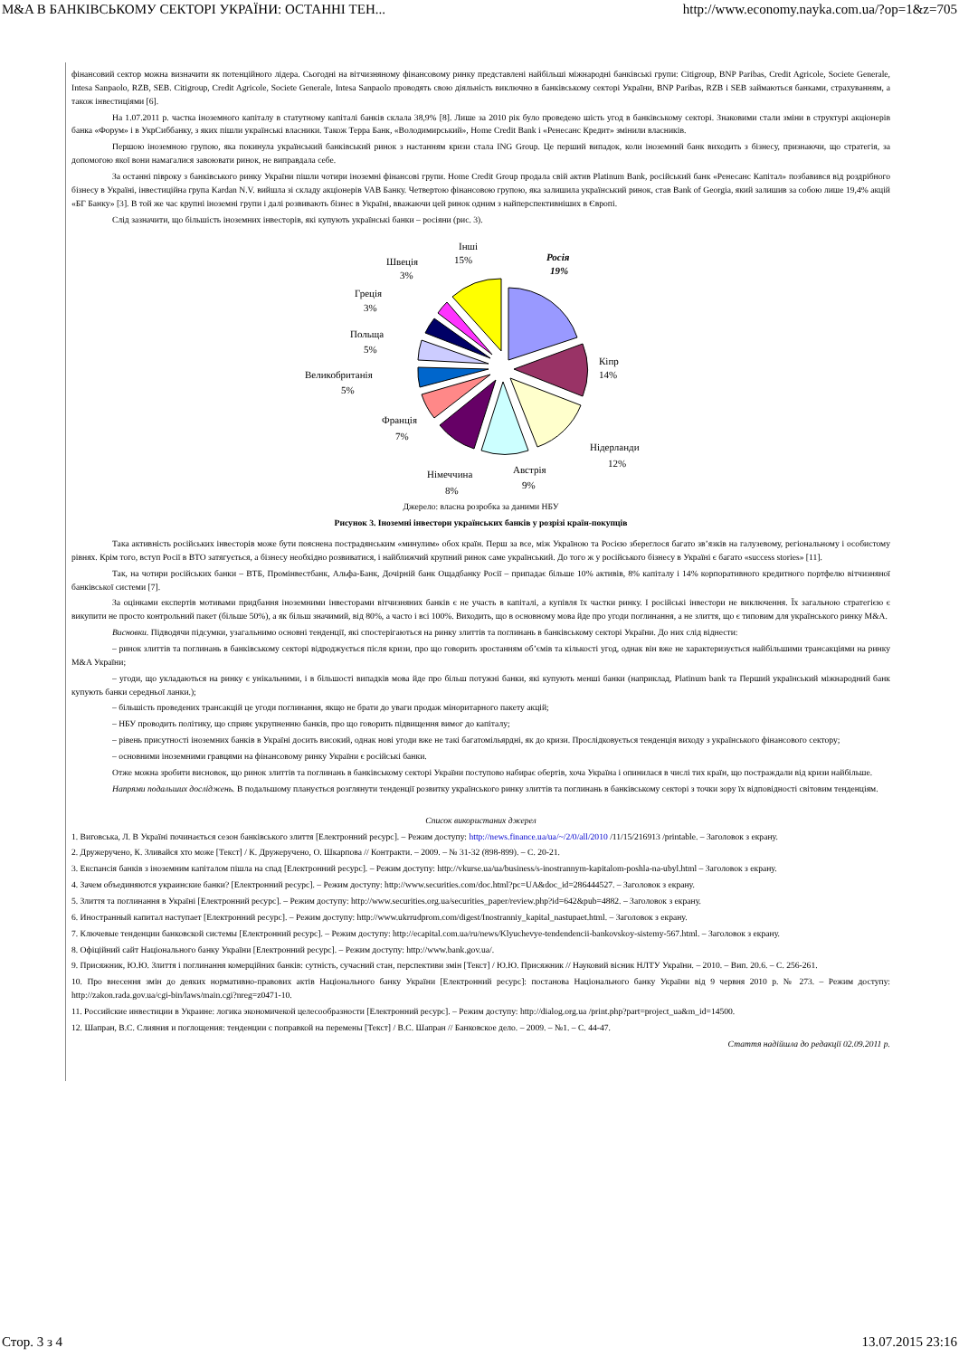M&A В БАНКІВСЬКОМУ СЕКТОРІ УКРАЇНИ: ОСТАННІ ТЕН... http://www.economy.nayka.com.ua/?op=1&z=705
фінансовий сектор можна визначити як потенційного лідера. Сьогодні на вітчизняному фінансовому ринку представлені найбільші міжнародні банківські групи: Citigroup, BNP Paribas, Credit Agricole, Societe Generale, Intesa Sanpaolo, RZB, SEB. Citigroup, Credit Agricole, Societe Generale, Intesa Sanpaolo проводять свою діяльність виключно в банківському секторі України, BNP Paribas, RZB і SEB займаються банками, страхуванням, а також інвестиціями [6].
На 1.07.2011 р. частка іноземного капіталу в статутному капіталі банків склала 38,9% [8]. Лише за 2010 рік було проведено шість угод в банківському секторі. Знаковими стали зміни в структурі акціонерів банка «Форум» і в УкрСиббанку, з яких пішли українські власники. Також Терра Банк, «Володимирський», Home Credit Bank і «Ренесанс Кредит» змінили власників.
Першою іноземною групою, яка покинула український банківський ринок з настанням кризи стала ING Group. Це перший випадок, коли іноземний банк виходить з бізнесу, признаючи, що стратегія, за допомогою якої вони намагалися завоювати ринок, не виправдала себе.
За останні півроку з банківського ринку України пішли чотири іноземні фінансові групи. Home Credit Group продала свій актив Platinum Bank, російський банк «Ренесанс Капітал» позбавився від роздрібного бізнесу в Україні, інвестиційна група Kardan N.V. вийшла зі складу акціонерів VAB Банку. Четвертою фінансовою групою, яка залишила український ринок, став Bank of Georgia, який залишив за собою лише 19,4% акцій «БГ Банку» [3]. В той же час крупні іноземні групи і далі розвивають бізнес в Україні, вважаючи цей ринок одним з найперспективніших в Європі.
Слід зазначити, що більшість іноземних інвесторів, які купують українські банки – росіяни (рис. 3).
Росія
19%
Інші
15%
Швеція
3%
Греція
3%
Польща
5%
Великобританія
5%
Франція
7%
Кіпр
14%
Нідерланди
12%
Австрія
9%
Німеччина
8%
Джерело: власна розробка за даними НБУ
Рисунок 3. Іноземні інвестори українських банків у розрізі країн-покупців
Така активність російських інвесторів може бути пояснена пострадянським «минулим» обох країн. Перш за все, між Україною та Росією збереглося багато зв’язків на галузевому, регіональному і особистому рівнях. Крім того, вступ Росії в ВТО затягується, а бізнесу необхідно розвиватися, і найближчий крупний ринок саме український. До того ж у російського бізнесу в Україні є багато «success stories» [11].
Так, на чотири російських банки – ВТБ, Промінвестбанк, Альфа-Банк, Дочірній банк Ощадбанку Росії – припадає більше 10% активів, 8% капіталу і 14% корпоративного кредитного портфелю вітчизняної банківської системи [7].
За оцінками експертів мотивами придбання іноземними інвесторами вітчизняних банків є не участь в капіталі, а купівля їх частки ринку. І російські інвестори не виключення. Їх загальною стратегією є викупити не просто контрольний пакет (більше 50%), а як більш значимий, від 80%, а часто і всі 100%. Виходить, що в основному мова йде про угоди поглинання, а не злиття, що є типовим для українського ринку M&A.
Висновки. Підводячи підсумки, узагальнимо основні тенденції, які спостерігаються на ринку злиттів та поглинань в банківському секторі України. До них слід віднести:
– ринок злиттів та поглинань в банківському секторі відроджується після кризи, про що говорить зростанням об’ємів та кількості угод, однак він вже не характеризується найбільшими трансакціями на ринку M&A України;
– угоди, що укладаються на ринку є унікальними, і в більшості випадків мова йде про більш потужні банки, які купують менші банки (наприклад, Platinum bank та Перший український міжнародний банк купують банки середньої ланки.);
– більшість проведених трансакцій це угоди поглинання, якщо не брати до уваги продаж міноритарного пакету акцій;
– НБУ проводить політику, що сприяє укрупненню банків, про що говорить підвищення вимог до капіталу;
– рівень присутності іноземних банків в Україні досить високий, однак нові угоди вже не такі багатомільярдні, як до кризи. Прослідковується тенденція виходу з українського фінансового сектору;
– основними іноземними гравцями на фінансовому ринку України є російські банки.
Отже можна зробити висновок, що ринок злиттів та поглинань в банківському секторі України поступово набирає обертів, хоча Україна і опинилася в числі тих країн, що постраждали від кризи найбільше.
Напрями подальших досліджень. В подальшому планується розглянути тенденції розвитку українського ринку злиттів та поглинань в банківському секторі з точки зору їх відповідності світовим тенденціям.
Список використаних джерел
1. Виговська, Л. В Україні починається сезон банківського злиття [Електронний ресурс]. – Режим доступу: http://news.finance.ua/ua/~/2/0/all/2010 /11/15/216913 /printable. – Заголовок з екрану.
2. Дружеручено, К. Зливайся хто може [Текст] / К. Дружеручено, О. Шкарпова // Контракти. – 2009. – № 31-32 (898-899). – С. 20-21.
3. Експансія банків з іноземним капіталом пішла на спад [Електронний ресурс]. – Режим доступу: http://vkurse.ua/ua/business/s-inostrannym-kapitalom-poshla-na-ubyl.html – Заголовок з екрану.
4. Зачем объединяются украинские банки? [Електронний ресурс]. – Режим доступу: http://www.securities.com/doc.html?pc=UA&doc_id=286444527. – Заголовок з екрану.
5. Злиття та поглинання в Україні [Електронний ресурс]. – Режим доступу: http://www.securities.org.ua/securities_paper/review.php?id=642&pub=4882. – Заголовок з екрану.
6. Иностранный капитал наступает [Електронний ресурс]. – Режим доступу: http://www.ukrrudprom.com/digest/Inostranniy_kapital_nastupaet.html. – Заголовок з екрану.
7. Ключевые тенденции банковской системы [Електронний ресурс]. – Режим доступу: http://ecapital.com.ua/ru/news/Klyuchevye-tendendencii-bankovskoy-sistemy-567.html. – Заголовок з екрану.
8. Офіційний сайт Національного банку України [Електронний ресурс]. – Режим доступу: http://www.bank.gov.ua/.
9. Присяжник, Ю.Ю. Злиття і поглинання комерційних банків: сутність, сучасний стан, перспективи змін [Текст] / Ю.Ю. Присяжник // Науковий вісник НЛТУ України. – 2010. – Вип. 20.6. – С. 256-261.
10. Про внесення змін до деяких нормативно-правових актів Національного банку України [Електронний ресурс]: постанова Національного банку України від 9 червня 2010 р. № 273. – Режим доступу: http://zakon.rada.gov.ua/cgi-bin/laws/main.cgi?nreg=z0471-10.
11. Российские инвестиции в Украине: логика экономичекой целесообразности [Електронний ресурс]. – Режим доступу: http://dialog.org.ua /print.php?part=project_ua&m_id=14500.
12. Шапран, В.С. Слияния и поглощения: тенденции с поправкой на перемены [Текст] / В.С. Шапран // Банковское дело. – 2009. – №1. – С. 44-47.
Стаття надійшла до редакції 02.09.2011 р.
Стор. 3 з 4 13.07.2015 23:16